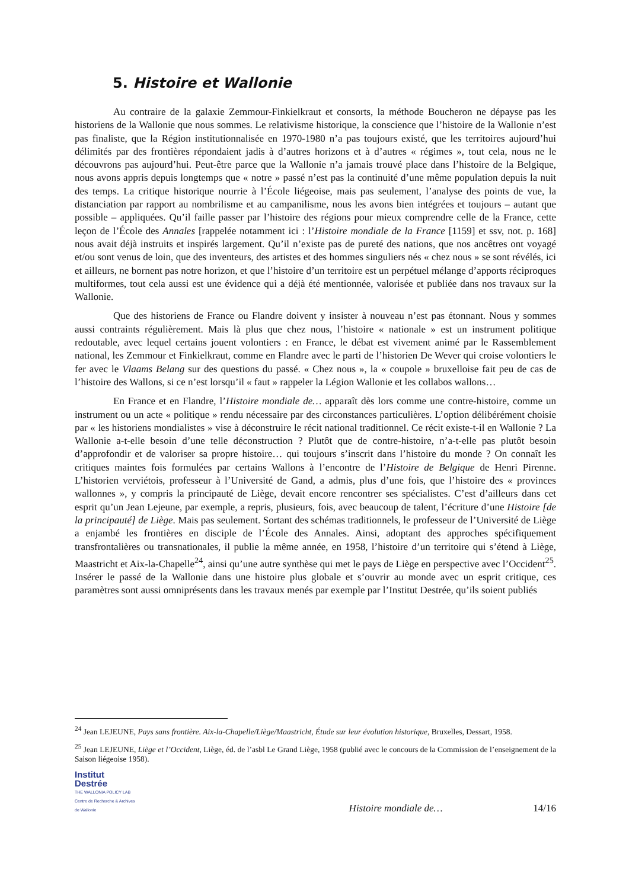5. Histoire et Wallonie
Au contraire de la galaxie Zemmour-Finkielkraut et consorts, la méthode Boucheron ne dépayse pas les historiens de la Wallonie que nous sommes. Le relativisme historique, la conscience que l’histoire de la Wallonie n’est pas finaliste, que la Région institutionnalisée en 1970-1980 n’a pas toujours existé, que les territoires aujourd’hui délimités par des frontières répondaient jadis à d’autres horizons et à d’autres « régimes », tout cela, nous ne le découvrons pas aujourd’hui. Peut-être parce que la Wallonie n’a jamais trouvé place dans l’histoire de la Belgique, nous avons appris depuis longtemps que « notre » passé n’est pas la continuité d’une même population depuis la nuit des temps. La critique historique nourrie à l’École liégeoise, mais pas seulement, l’analyse des points de vue, la distanciation par rapport au nombrilisme et au campanilisme, nous les avons bien intégrées et toujours – autant que possible – appliquées. Qu’il faille passer par l’histoire des régions pour mieux comprendre celle de la France, cette leçon de l’École des Annales [rappelée notamment ici : l’Histoire mondiale de la France [1159] et ssv, not. p. 168] nous avait déjà instruits et inspirés largement. Qu’il n’existe pas de pureté des nations, que nos ancêtres ont voyagé et/ou sont venus de loin, que des inventeurs, des artistes et des hommes singuliers nés « chez nous » se sont révélés, ici et ailleurs, ne bornent pas notre horizon, et que l’histoire d’un territoire est un perpétuel mélange d’apports réciproques multiformes, tout cela aussi est une évidence qui a déjà été mentionnée, valorisée et publiée dans nos travaux sur la Wallonie.
Que des historiens de France ou Flandre doivent y insister à nouveau n’est pas étonnant. Nous y sommes aussi contraints régulièrement. Mais là plus que chez nous, l’histoire « nationale » est un instrument politique redoutable, avec lequel certains jouent volontiers : en France, le débat est vivement animé par le Rassemblement national, les Zemmour et Finkielkraut, comme en Flandre avec le parti de l’historien De Wever qui croise volontiers le fer avec le Vlaams Belang sur des questions du passé. « Chez nous », la « coupole » bruxelloise fait peu de cas de l’histoire des Wallons, si ce n’est lorsqu’il « faut » rappeler la Légion Wallonie et les collabos wallons…
En France et en Flandre, l’Histoire mondiale de… apparaît dès lors comme une contre-histoire, comme un instrument ou un acte « politique » rendu nécessaire par des circonstances particulières. L’option délibérément choisie par « les historiens mondialistes » vise à déconstruire le récit national traditionnel. Ce récit existe-t-il en Wallonie ? La Wallonie a-t-elle besoin d’une telle déconstruction ? Plutôt que de contre-histoire, n’a-t-elle pas plutôt besoin d’approfondir et de valoriser sa propre histoire… qui toujours s’inscrit dans l’histoire du monde ? On connaît les critiques maintes fois formulées par certains Wallons à l’encontre de l’Histoire de Belgique de Henri Pirenne. L’historien verviétois, professeur à l’Université de Gand, a admis, plus d’une fois, que l’histoire des « provinces wallonnes », y compris la principauté de Liège, devait encore rencontrer ses spécialistes. C’est d’ailleurs dans cet esprit qu’un Jean Lejeune, par exemple, a repris, plusieurs, fois, avec beaucoup de talent, l’écriture d’une Histoire [de la principauté] de Liège. Mais pas seulement. Sortant des schémas traditionnels, le professeur de l’Université de Liège a enjambé les frontières en disciple de l’École des Annales. Ainsi, adoptant des approches spécifiquement transfrontalières ou transnationales, il publie la même année, en 1958, l’histoire d’un territoire qui s’étend à Liège, Maastricht et Aix-la-Chapelle<sup>24</sup>, ainsi qu’une autre synthèse qui met le pays de Liège en perspective avec l’Occident<sup>25</sup>. Insérer le passé de la Wallonie dans une histoire plus globale et s’ouvrir au monde avec un esprit critique, ces paramètres sont aussi omniprésents dans les travaux menés par exemple par l’Institut Destrée, qu’ils soient publiés
<sup>24</sup> Jean LEJEUNE, Pays sans frontière. Aix-la-Chapelle/Liège/Maastricht, Étude sur leur évolution historique, Bruxelles, Dessart, 1958.
<sup>25</sup> Jean LEJEUNE, Liège et l’Occident, Liège, éd. de l’asbl Le Grand Liège, 1958 (publié avec le concours de la Commission de l’enseignement de la Saison liégeoise 1958).
Institut
Destrée
THE WALLONIA POLICY LAB
Centre de Recherche & Archives de Wallonie
Histoire mondiale de…
14/16